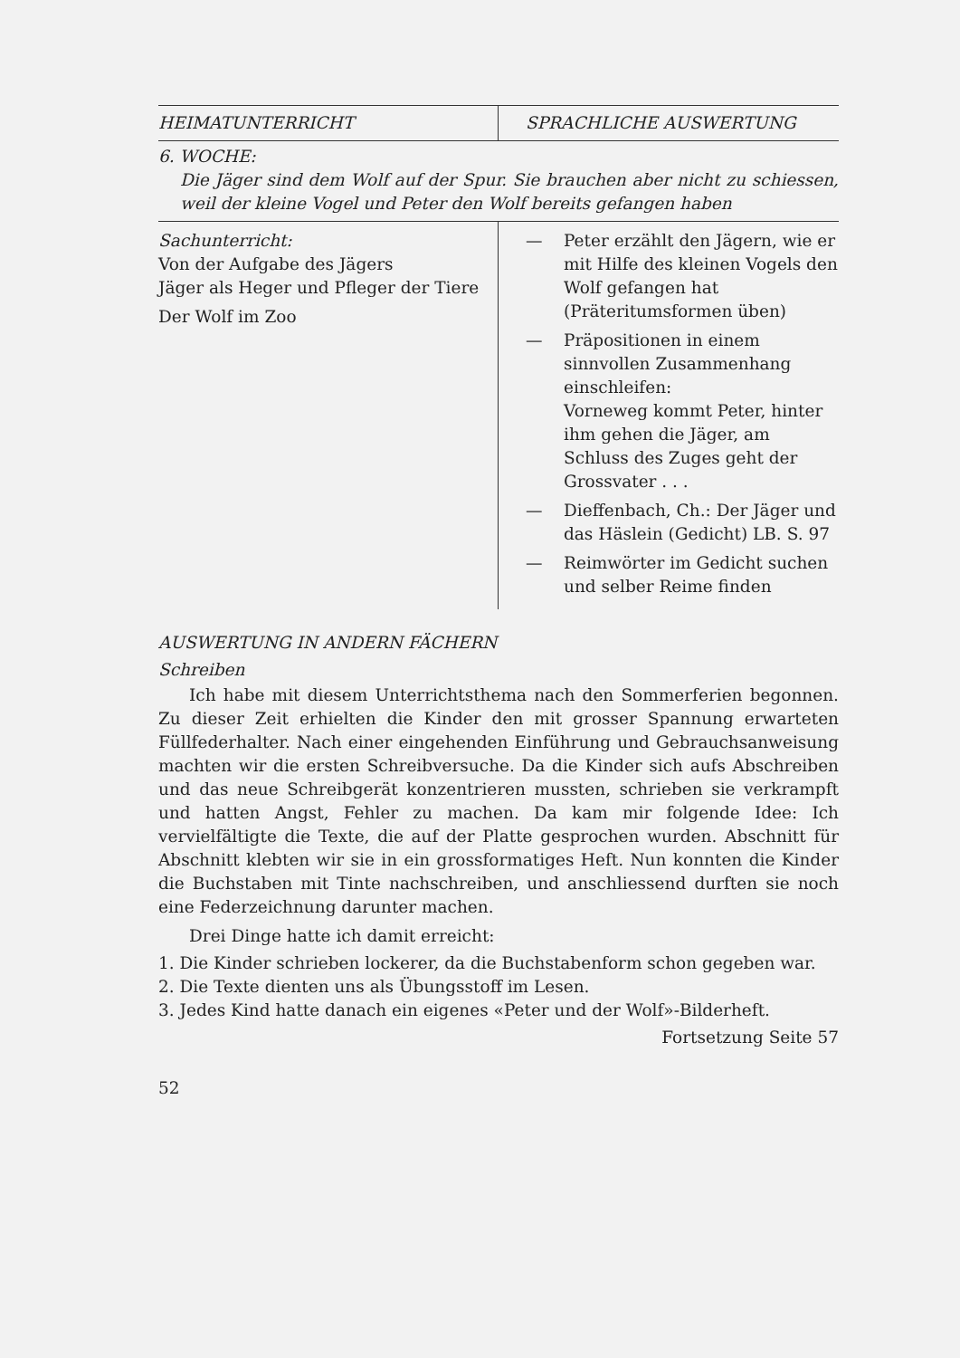| HEIMATUNTERRICHT | SPRACHLICHE AUSWERTUNG |
| 6. WOCHE: Die Jäger sind dem Wolf auf der Spur. Sie brauchen aber nicht zu schiessen, weil der kleine Vogel und Peter den Wolf bereits gefangen haben | |
| Sachunterricht: Von der Aufgabe des Jägers Jäger als Heger und Pfleger der Tiere Der Wolf im Zoo | — Peter erzählt den Jägern, wie er mit Hilfe des kleinen Vogels den Wolf gefangen hat (Präteritumsformen üben) — Präpositionen in einem sinnvollen Zusammenhang einschleifen: Vorneweg kommt Peter, hinter ihm gehen die Jäger, am Schluss des Zuges geht der Grossvater . . . — Dieffenbach, Ch.: Der Jäger und das Häslein (Gedicht) LB. S. 97 — Reimwörter im Gedicht suchen und selber Reime finden |
AUSWERTUNG IN ANDERN FÄCHERN
Schreiben
Ich habe mit diesem Unterrichtsthema nach den Sommerferien begonnen. Zu dieser Zeit erhielten die Kinder den mit grosser Spannung erwarteten Füllfederhalter. Nach einer eingehenden Einführung und Gebrauchsanweisung machten wir die ersten Schreibversuche. Da die Kinder sich aufs Abschreiben und das neue Schreibgerät konzentrieren mussten, schrieben sie verkrampft und hatten Angst, Fehler zu machen. Da kam mir folgende Idee: Ich vervielfältigte die Texte, die auf der Platte gesprochen wurden. Abschnitt für Abschnitt klebten wir sie in ein grossformatiges Heft. Nun konnten die Kinder die Buchstaben mit Tinte nachschreiben, und anschliessend durften sie noch eine Federzeichnung darunter machen.
Drei Dinge hatte ich damit erreicht:
1. Die Kinder schrieben lockerer, da die Buchstabenform schon gegeben war.
2. Die Texte dienten uns als Übungsstoff im Lesen.
3. Jedes Kind hatte danach ein eigenes «Peter und der Wolf»-Bilderheft.
Fortsetzung Seite 57
52